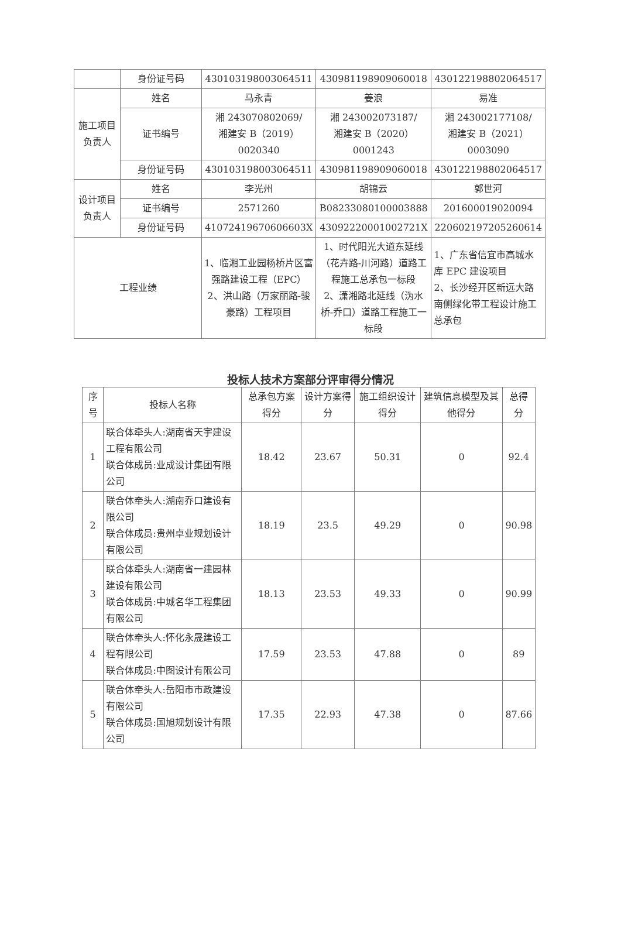| | 身份证号码 | 430103198003064511 | 430981198909060018 | 430122198802064517 |
| 施工项目负责人 | 姓名 | 马永青 | 姜浪 | 易准 |
| | 证书编号 | 湘 243070802069/ 湘建安 B（2019） 0020340 | 湘 243002073187/ 湘建安 B（2020） 0001243 | 湘 243002177108/ 湘建安 B（2021） 0003090 |
| | 身份证号码 | 430103198003064511 | 430981198909060018 | 430122198802064517 |
| 设计项目负责人 | 姓名 | 李光州 | 胡锦云 | 郭世河 |
| | 证书编号 | 2571260 | B08233080100003888 | 201600019020094 |
| | 身份证号码 | 41072419670606603X | 43092220001002721X | 220602197205260614 |
| 工程业绩 | | 1、临湘工业园杨桥片区富强路建设工程（EPC） 2、洪山路（万家丽路-骏豪路）工程项目 | 1、时代阳光大道东延线（花卉路-川河路）道路工程施工总承包一标段 2、潇湘路北延线（沩水桥-乔口）道路工程施工一标段 | 1、广东省信宜市高城水库 EPC 建设项目 2、长沙经开区新远大路南侧绿化带工程设计施工总承包 |
投标人技术方案部分评审得分情况
| 序号 | 投标人名称 | 总承包方案得分 | 设计方案得分 | 施工组织设计得分 | 建筑信息模型及其他得分 | 总得分 |
| --- | --- | --- | --- | --- | --- | --- |
| 1 | 联合体牵头人:湖南省天宇建设工程有限公司 联合体成员:业成设计集团有限公司 | 18.42 | 23.67 | 50.31 | 0 | 92.4 |
| 2 | 联合体牵头人:湖南乔口建设有限公司 联合体成员:贵州卓业规划设计有限公司 | 18.19 | 23.5 | 49.29 | 0 | 90.98 |
| 3 | 联合体牵头人:湖南省一建园林建设有限公司 联合体成员:中城名华工程集团有限公司 | 18.13 | 23.53 | 49.33 | 0 | 90.99 |
| 4 | 联合体牵头人:怀化永晟建设工程有限公司 联合体成员:中图设计有限公司 | 17.59 | 23.53 | 47.88 | 0 | 89 |
| 5 | 联合体牵头人:岳阳市市政建设有限公司 联合体成员:国旭规划设计有限公司 | 17.35 | 22.93 | 47.38 | 0 | 87.66 |